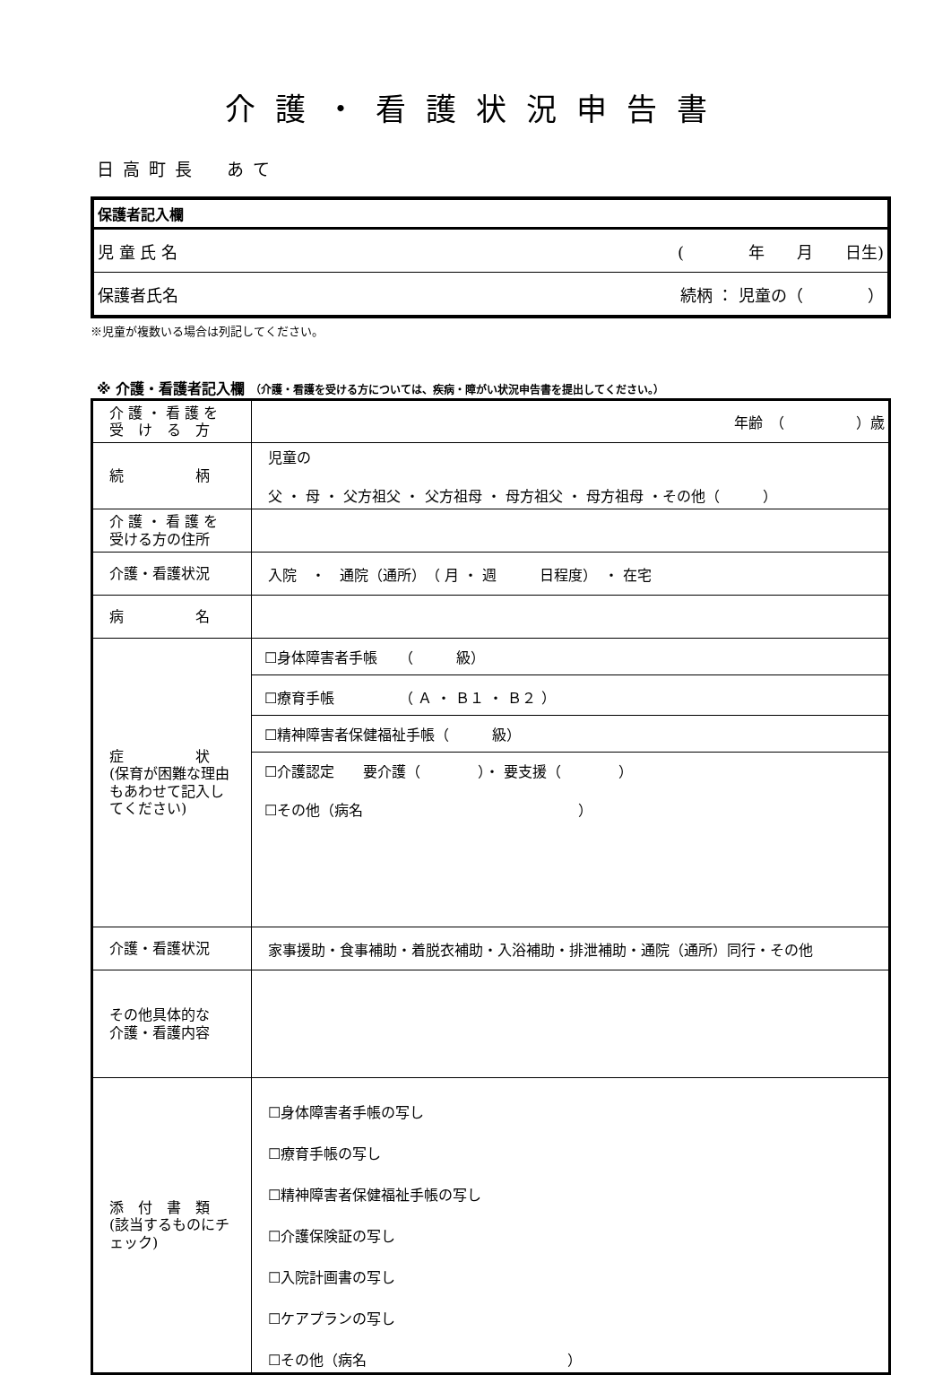介護・看護状況申告書
日高町長　あて
| 保護者記入欄 | |
| 児 童 氏 名 | ( 年 月 日生) |
| 保護者氏名 | 続柄 ： 児童の（ ） |
※児童が複数いる場合は列記してください。
※ 介護・看護者記入欄 （介護・看護を受ける方については、疾病・障がい状況申告書を提出してください。）
| 介 護 ・ 看 護 を 受 け る 方 | 年齢 （ ）歳 |
| 続 柄 | 児童の 父 ・ 母 ・ 父方祖父 ・ 父方祖母 ・ 母方祖父 ・ 母方祖母 ・その他（ ） |
| 介 護 ・ 看 護 を 受ける方の住所 | |
| 介護・看護状況 | 入院 ・ 通院（通所） （ 月 ・ 週 日程度） ・ 在宅 |
| 病 名 | |
| 症 状 (保育が困難な理由もあわせて記入してください) | / ☐身体障害者手帳 （ 級） / / ☐療育手帳 （ Ａ ・ Ｂ１ ・ Ｂ２ ） / / ☐精神障害者保健福祉手帳（ 級） / / ☐介護認定 要介護（ ）・ 要支援（ ） ☐その他（病名 ） / |
| 介護・看護状況 | 家事援助・食事補助・着脱衣補助・入浴補助・排泄補助・通院（通所）同行・その他 |
| その他具体的な 介護・看護内容 | |
| 添 付 書 類 (該当するものにチェック) | ☐身体障害者手帳の写し ☐療育手帳の写し ☐精神障害者保健福祉手帳の写し ☐介護保険証の写し ☐入院計画書の写し ☐ケアプランの写し ☐その他（病名 ） |